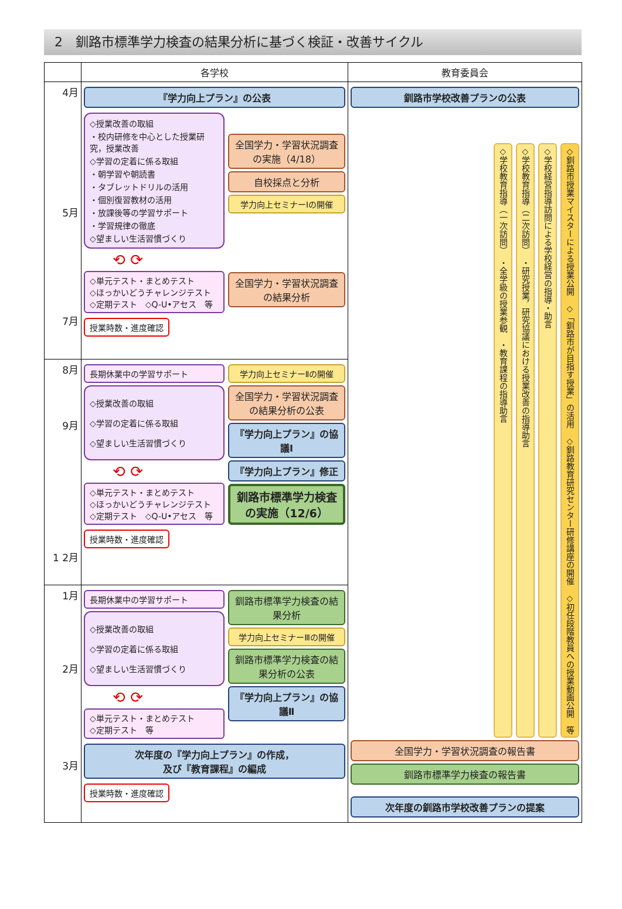2　釧路市標準学力検査の結果分析に基づく検証・改善サイクル
| | 各学校 | 教育委員会 |
| --- | --- | --- |
| 4月 5月 7月 | 『学力向上プラン』の公表 ◇授業改善の取組 ・校内研修を中心とした授業研究，授業改善 ◇学習の定着に係る取組 ・朝学習や朝読書 ・タブレットドリルの活用 ・個別復習教材の活用 ・放課後等の学習サポート ・学習規律の徹底 ◇望ましい生活習慣づくり ⟲ ⟳ ◇単元テスト・まとめテスト ◇ほっかいどうチャレンジテスト ◇定期テスト ◇Q-U•アセス 等 授業時数・進度確認 全国学力・学習状況調査の実施（4/18） 自校採点と分析 学力向上セミナーⅠの開催 全国学力・学習状況調査の結果分析 | 釧路市学校改善プランの公表 ◇学校教育指導（一次訪問） ・全学級の授業参観 ・教育課程の指導助言 ◇学校教育指導（二次訪問） ・研究授業，研究協議における授業改善の指導助言 ◇学校経営指導訪問による学校経営の指導・助言 ◇釧路市授業マイスターによる授業公開 ◇「釧路市が目指す授業」の活用 ◇釧路教育研究センター研修講座の開催 ◇初任段階教員への授業動画公開 等 全国学力・学習状況調査の報告書 釧路市標準学力検査の報告書 次年度の釧路市学校改善プランの提案 |
| 8月 9月 1 2月 | 長期休業中の学習サポート ◇授業改善の取組 ◇学習の定着に係る取組 ◇望ましい生活習慣づくり ⟲ ⟳ ◇単元テスト・まとめテスト ◇ほっかいどうチャレンジテスト ◇定期テスト ◇Q-U•アセス 等 授業時数・進度確認 学力向上セミナーⅡの開催 全国学力・学習状況調査の結果分析の公表 『学力向上プラン』の協議Ⅰ 『学力向上プラン』修正 釧路市標準学力検査の実施（12/6） | |
| 1月 2月 3月 | 長期休業中の学習サポート ◇授業改善の取組 ◇学習の定着に係る取組 ◇望ましい生活習慣づくり ⟲ ⟳ ◇単元テスト・まとめテスト ◇定期テスト 等 釧路市標準学力検査の結果分析 学力向上セミナーⅢの開催 釧路市標準学力検査の結果分析の公表 『学力向上プラン』の協議Ⅱ 次年度の『学力向上プラン』の作成， 及び『教育課程』の編成 授業時数・進度確認 | |